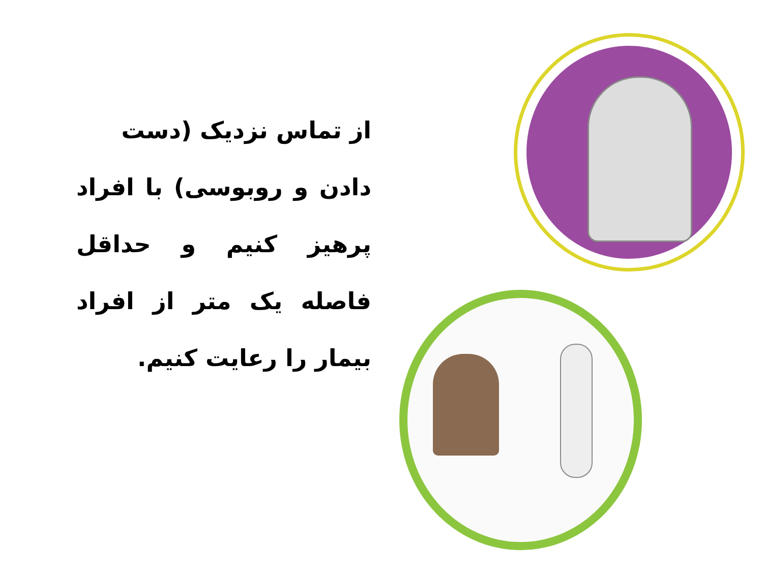از تماس نزدیک (دست
دادن و روبوسی) با افراد پرهیز کنیم و حداقل فاصله یک متر از افراد بیمار را رعایت کنیم.